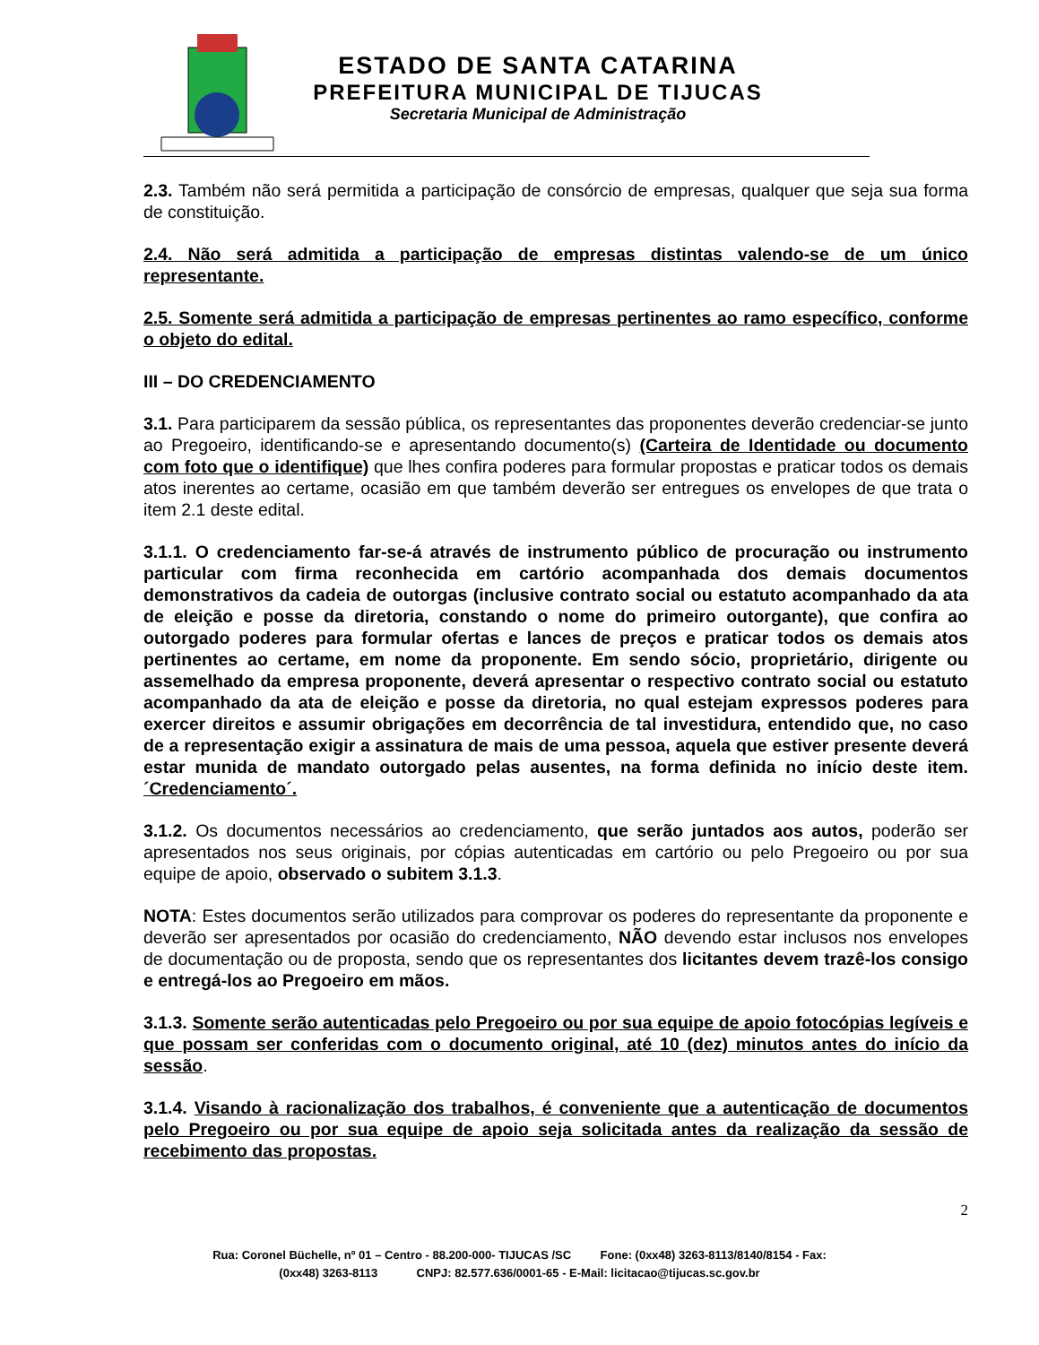ESTADO DE SANTA CATARINA
PREFEITURA MUNICIPAL DE TIJUCAS
Secretaria Municipal de Administração
2.3. Também não será permitida a participação de consórcio de empresas, qualquer que seja sua forma de constituição.
2.4. Não será admitida a participação de empresas distintas valendo-se de um único representante.
2.5. Somente será admitida a participação de empresas pertinentes ao ramo específico, conforme o objeto do edital.
III – DO CREDENCIAMENTO
3.1. Para participarem da sessão pública, os representantes das proponentes deverão credenciar-se junto ao Pregoeiro, identificando-se e apresentando documento(s) (Carteira de Identidade ou documento com foto que o identifique) que lhes confira poderes para formular propostas e praticar todos os demais atos inerentes ao certame, ocasião em que também deverão ser entregues os envelopes de que trata o item 2.1 deste edital.
3.1.1. O credenciamento far-se-á através de instrumento público de procuração ou instrumento particular com firma reconhecida em cartório acompanhada dos demais documentos demonstrativos da cadeia de outorgas (inclusive contrato social ou estatuto acompanhado da ata de eleição e posse da diretoria, constando o nome do primeiro outorgante), que confira ao outorgado poderes para formular ofertas e lances de preços e praticar todos os demais atos pertinentes ao certame, em nome da proponente. Em sendo sócio, proprietário, dirigente ou assemelhado da empresa proponente, deverá apresentar o respectivo contrato social ou estatuto acompanhado da ata de eleição e posse da diretoria, no qual estejam expressos poderes para exercer direitos e assumir obrigações em decorrência de tal investidura, entendido que, no caso de a representação exigir a assinatura de mais de uma pessoa, aquela que estiver presente deverá estar munida de mandato outorgado pelas ausentes, na forma definida no início deste item. ´Credenciamento´.
3.1.2. Os documentos necessários ao credenciamento, que serão juntados aos autos, poderão ser apresentados nos seus originais, por cópias autenticadas em cartório ou pelo Pregoeiro ou por sua equipe de apoio, observado o subitem 3.1.3.
NOTA: Estes documentos serão utilizados para comprovar os poderes do representante da proponente e deverão ser apresentados por ocasião do credenciamento, NÃO devendo estar inclusos nos envelopes de documentação ou de proposta, sendo que os representantes dos licitantes devem trazê-los consigo e entregá-los ao Pregoeiro em mãos.
3.1.3. Somente serão autenticadas pelo Pregoeiro ou por sua equipe de apoio fotocópias legíveis e que possam ser conferidas com o documento original, até 10 (dez) minutos antes do início da sessão.
3.1.4. Visando à racionalização dos trabalhos, é conveniente que a autenticação de documentos pelo Pregoeiro ou por sua equipe de apoio seja solicitada antes da realização da sessão de recebimento das propostas.
2
Rua: Coronel Büchelle, nº 01 – Centro - 88.200-000- TIJUCAS /SC Fone: (0xx48) 3263-8113/8140/8154 - Fax:
(0xx48) 3263-8113 CNPJ: 82.577.636/0001-65 - E-Mail: licitacao@tijucas.sc.gov.br